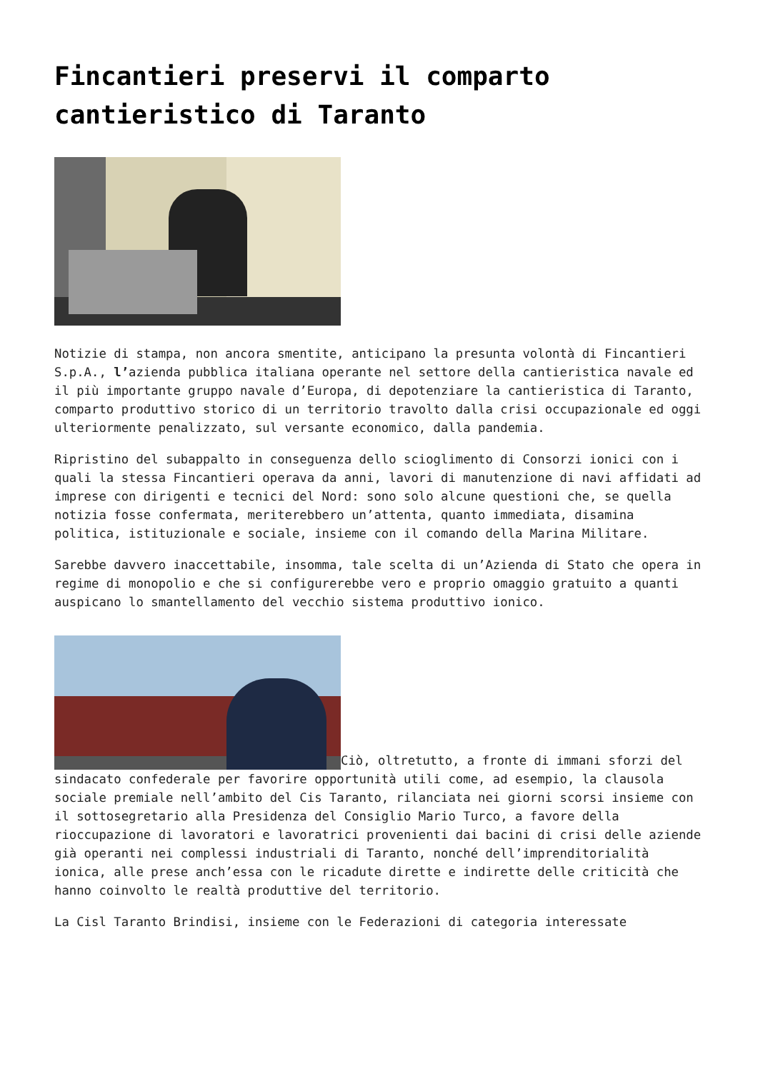Fincantieri preservi il comparto cantieristico di Taranto
Notizie di stampa, non ancora smentite, anticipano la presunta volontà di Fincantieri S.p.A., l’azienda pubblica italiana operante nel settore della cantieristica navale ed il più importante gruppo navale d’Europa, di depotenziare la cantieristica di Taranto, comparto produttivo storico di un territorio travolto dalla crisi occupazionale ed oggi ulteriormente penalizzato, sul versante economico, dalla pandemia.
Ripristino del subappalto in conseguenza dello scioglimento di Consorzi ionici con i quali la stessa Fincantieri operava da anni, lavori di manutenzione di navi affidati ad imprese con dirigenti e tecnici del Nord: sono solo alcune questioni che, se quella notizia fosse confermata, meriterebbero un’attenta, quanto immediata, disamina politica, istituzionale e sociale, insieme con il comando della Marina Militare.
Sarebbe davvero inaccettabile, insomma, tale scelta di un’Azienda di Stato che opera in regime di monopolio e che si configurerebbe vero e proprio omaggio gratuito a quanti auspicano lo smantellamento del vecchio sistema produttivo ionico.
Ciò, oltretutto, a fronte di immani sforzi del sindacato confederale per favorire opportunità utili come, ad esempio, la clausola sociale premiale nell’ambito del Cis Taranto, rilanciata nei giorni scorsi insieme con il sottosegretario alla Presidenza del Consiglio Mario Turco, a favore della rioccupazione di lavoratori e lavoratrici provenienti dai bacini di crisi delle aziende già operanti nei complessi industriali di Taranto, nonché dell’imprenditorialità ionica, alle prese anch’essa con le ricadute dirette e indirette delle criticità che hanno coinvolto le realtà produttive del territorio.
La Cisl Taranto Brindisi, insieme con le Federazioni di categoria interessate